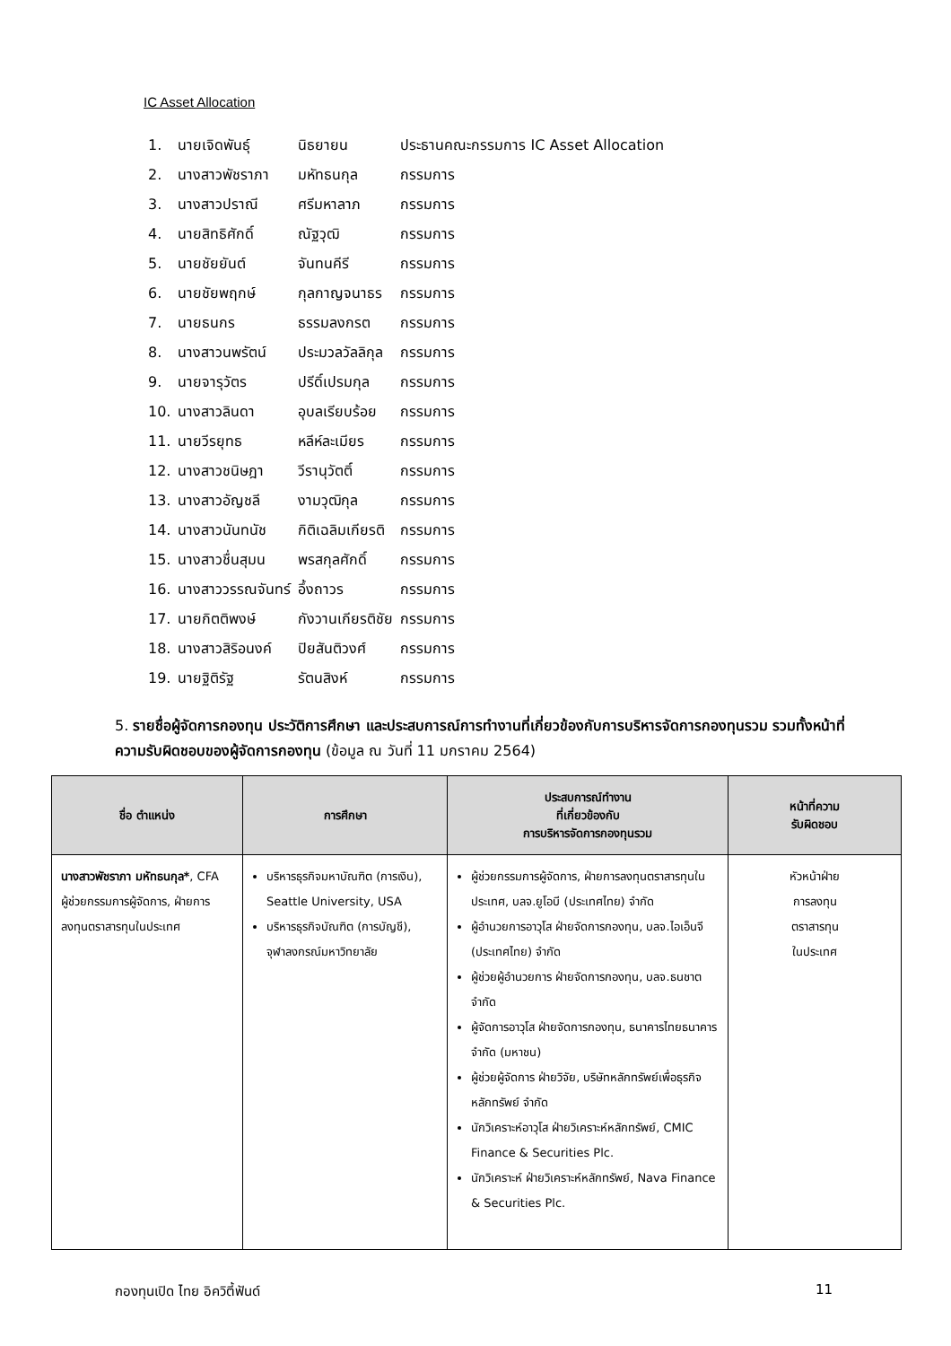IC Asset Allocation
| 1. | นายเจิดพันธุ์ | นิธยายน | ประธานคณะกรรมการ IC Asset Allocation |
| 2. | นางสาวพัชราภา | มหัทธนกุล | กรรมการ |
| 3. | นางสาวปราณี | ศรีมหาลาภ | กรรมการ |
| 4. | นายสิทธิศักดิ์ | ณัฐวุฒิ | กรรมการ |
| 5. | นายชัยยันต์ | จันทนคีรี | กรรมการ |
| 6. | นายชัยพฤกษ์ | กุลกาญจนาธร | กรรมการ |
| 7. | นายธนกร | ธรรมลงกรต | กรรมการ |
| 8. | นางสาวนพรัตน์ | ประมวลวัลลิกุล | กรรมการ |
| 9. | นายจารุวัตร | ปรีดิ์เปรมกุล | กรรมการ |
| 10. | นางสาวลินดา | อุบลเรียบร้อย | กรรมการ |
| 11. | นายวีรยุทธ | หลีห์ละเมียร | กรรมการ |
| 12. | นางสาวชนิษฎา | วีรานุวัตติ์ | กรรมการ |
| 13. | นางสาวอัญชลี | งามวุฒิกุล | กรรมการ |
| 14. | นางสาวนันทนัช | กิติเฉลิมเกียรติ | กรรมการ |
| 15. | นางสาวชื่นสุมน | พรสกุลศักดิ์ | กรรมการ |
| 16. | นางสาววรรณจันทร์ | อึ้งถาวร | กรรมการ |
| 17. | นายกิตติพงษ์ | กังวานเกียรติชัย | กรรมการ |
| 18. | นางสาวสิริอนงค์ | ปิยสันติวงศ์ | กรรมการ |
| 19. | นายฐิติรัฐ | รัตนสิงห์ | กรรมการ |
5. รายชื่อผู้จัดการกองทุน ประวัติการศึกษา และประสบการณ์การทำงานที่เกี่ยวข้องกับการบริหารจัดการกองทุนรวม รวมทั้งหน้าที่ความรับผิดชอบของผู้จัดการกองทุน (ข้อมูล ณ วันที่ 11 มกราคม 2564)
| ชื่อ ตำแหน่ง | การศึกษา | ประสบการณ์ทำงาน ที่เกี่ยวข้องกับ การบริหารจัดการกองทุนรวม | หน้าที่ความ รับผิดชอบ |
| --- | --- | --- | --- |
| นางสาวพัชราภา มหัทธนกุล* , CFA ผู้ช่วยกรรมการผู้จัดการ, ฝ่ายการลงทุนตราสารทุนในประเทศ | บริหารธุรกิจมหาบัณฑิต (การเงิน), Seattle University, USA บริหารธุรกิจบัณฑิต (การบัญชี), จุฬาลงกรณ์มหาวิทยาลัย | ผู้ช่วยกรรมการผู้จัดการ, ฝ่ายการลงทุนตราสารทุนในประเทศ, บลจ.ยูโอบี (ประเทศไทย) จำกัด ผู้อำนวยการอาวุโส ฝ่ายจัดการกองทุน, บลจ.ไอเอ็นจี (ประเทศไทย) จำกัด ผู้ช่วยผู้อำนวยการ ฝ่ายจัดการกองทุน, บลจ.ธนชาต จำกัด ผู้จัดการอาวุโส ฝ่ายจัดการกองทุน, ธนาคารไทยธนาคาร จำกัด (มหาชน) ผู้ช่วยผู้จัดการ ฝ่ายวิจัย, บริษัทหลักทรัพย์เพื่อธุรกิจหลักทรัพย์ จำกัด นักวิเคราะห์อาวุโส ฝ่ายวิเคราะห์หลักทรัพย์, CMIC Finance & Securities Plc. นักวิเคราะห์ ฝ่ายวิเคราะห์หลักทรัพย์, Nava Finance & Securities Plc. | หัวหน้าฝ่าย การลงทุน ตราสารทุน ในประเทศ |
กองทุนเปิด ไทย อิควิตี้ฟันด์ 11